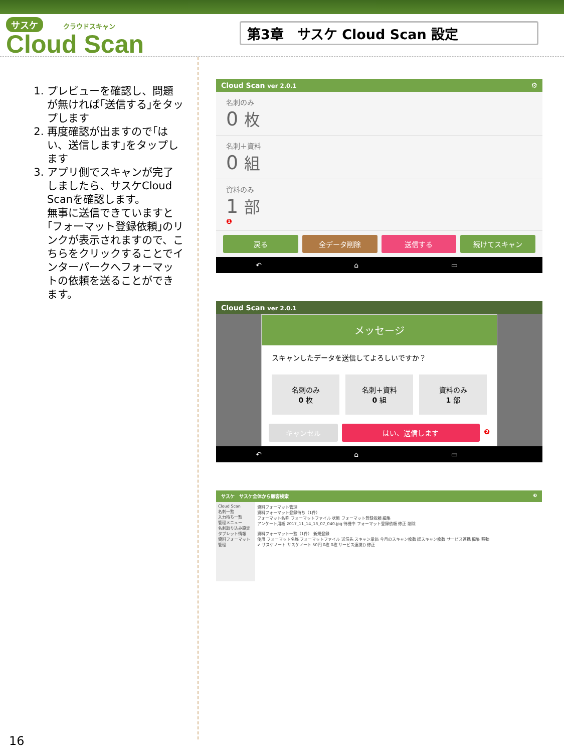サスケ クラウドスキャン
Cloud Scan
第3章　サスケ Cloud Scan 設定
1. プレビューを確認し、問題が無ければ｢送信する｣をタップします
2. 再度確認が出ますので｢はい、送信します｣をタップします
3. アプリ側でスキャンが完了しましたら、サスケCloud Scanを確認します。
無事に送信できていますと｢フォーマット登録依頼｣のリンクが表示されますので、こちらをクリックすることでインターパークへフォーマットの依頼を送ることができます。
Cloud Scan ver 2.0.1 ⚙
名刺のみ
0 枚
名刺＋資料
0 組
資料のみ
1 部
❶
戻る 全データ削除 送信する 続けてスキャン
↶ ⌂ ▭
Cloud Scan ver 2.0.1
メッセージ
スキャンしたデータを送信してよろしいですか？
名刺のみ
0 枚
名刺＋資料
0 組
資料のみ
1 部
キャンセル はい、送信します ❷
↶ ⌂ ▭
サスケ　サスケ全体から顧客検索 ❸
Cloud Scan
名刺一覧
入力待ち一覧
管理メニュー
名刺取り込み設定
タブレット情報
資料フォーマット管理
資料フォーマット管理
資料フォーマット登録待ち（1件）
フォーマット名称 フォーマットファイル 状態 フォーマット登録依頼 編集
アンケート用紙 2017_11_14_13_07_040.jpg 待機中 フォーマット登録依頼 修正 削除
資料フォーマット一覧（1件） 新規登録
使用 フォーマット名称 フォーマットファイル 送信先 スキャン単価 今月のスキャン枚数 総スキャン枚数 サービス連携 編集 移動
✔ サスケノート サスケノート 50円 0枚 0枚 サービス連携() 修正
16